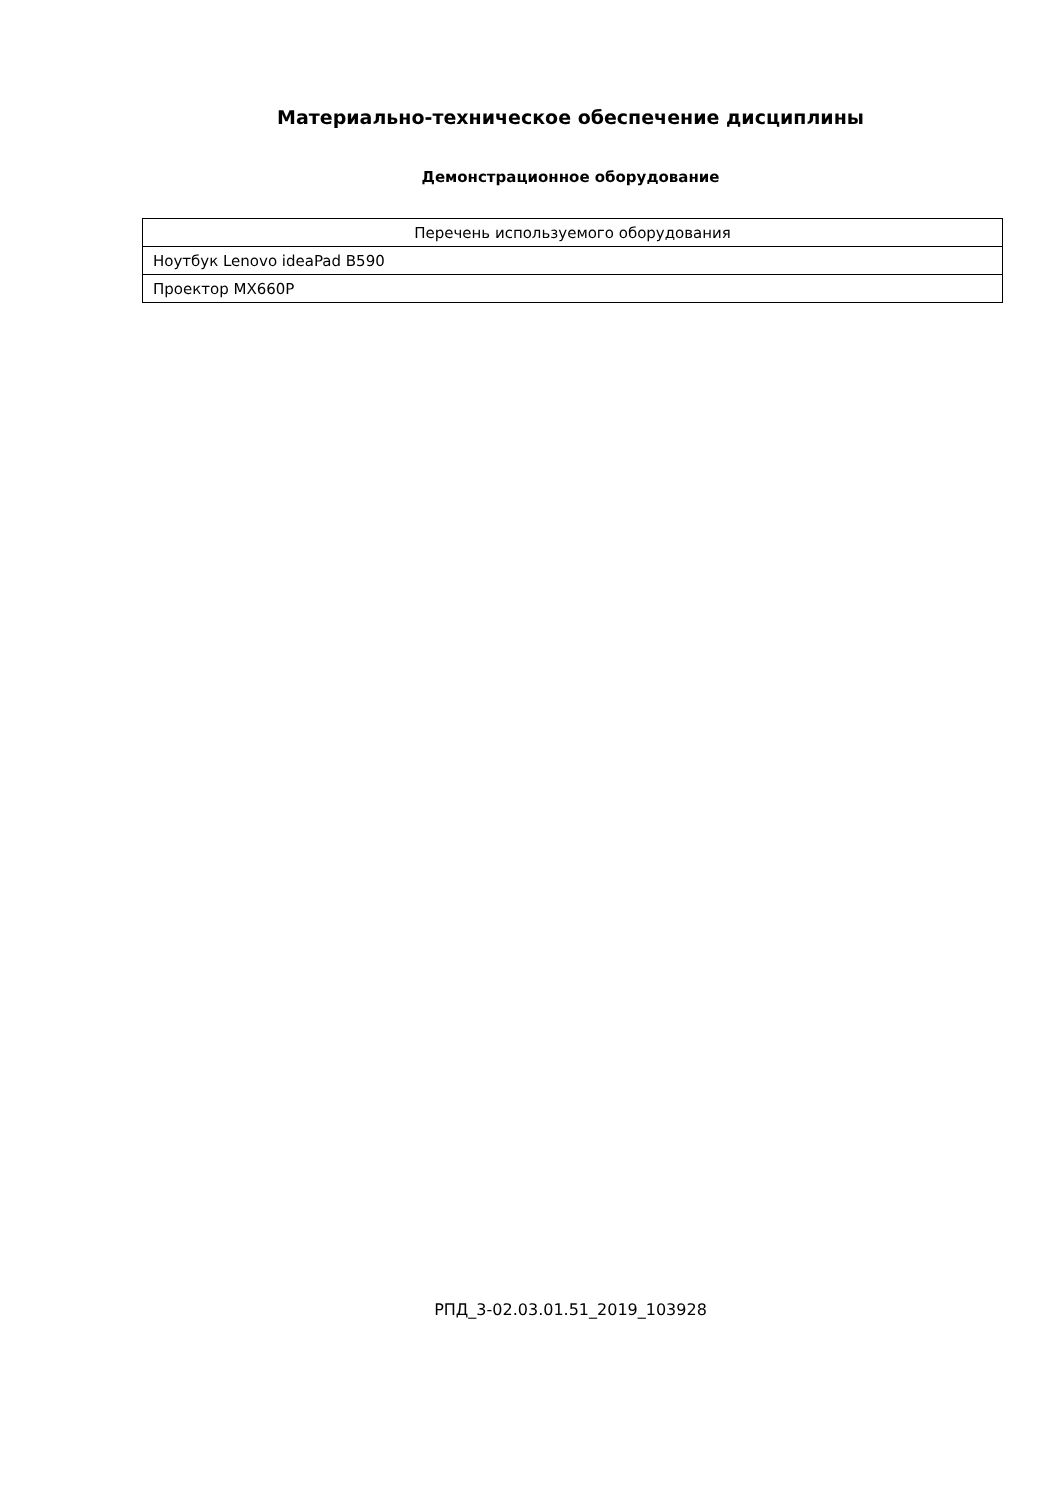Материально-техническое обеспечение дисциплины
Демонстрационное оборудование
| Перечень используемого оборудования |
| --- |
| Ноутбук Lenovo ideaPad B590 |
| Проектор MX660P |
РПД_3-02.03.01.51_2019_103928